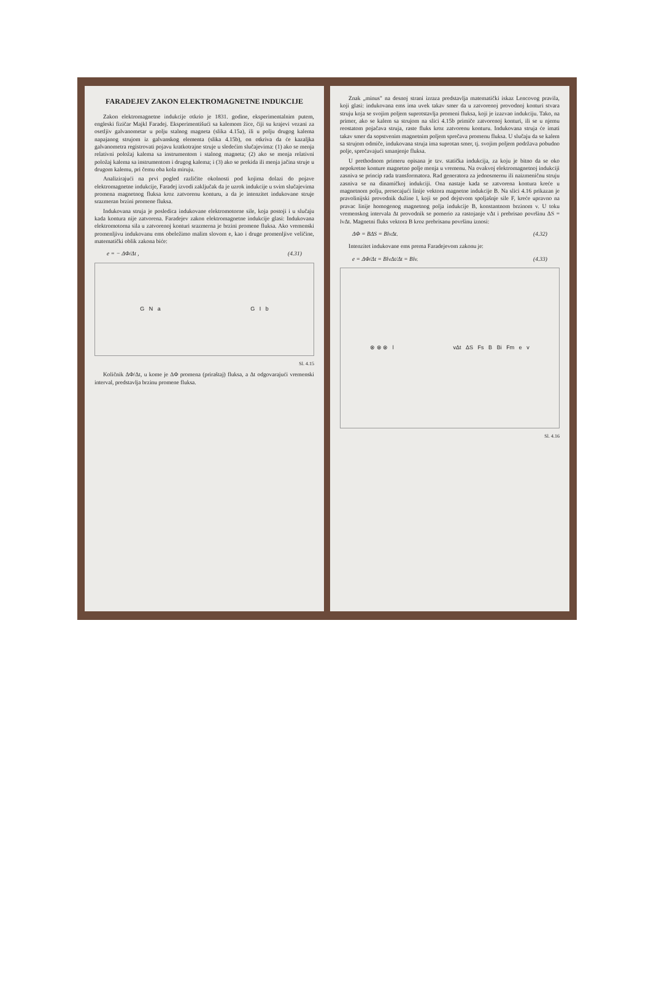FARADEJEV ZAKON ELEKTROMAGNETNE INDUKCIJE
Zakon elektromagnetne indukcije otkrio je 1831. godine, eksperimentalnim putem, engleski fizičar Majkl Faradej. Eksperimentišući sa kalemom žice, čiji su krajevi vezani za osetljiv galvanometar u polju stalnog magneta (slika 4.15a), ili u polju drugog kalema napajanog strujom iz galvanskog elementa (slika 4.15b), on otkriva da će kazaljka galvanometra registrovati pojavu kratkotrajne struje u sledećim slučajevima: (1) ako se menja relativni položaj kalema sa instrumentom i stalnog magneta; (2) ako se menja relativni položaj kalema sa instrumentom i drugog kalema; i (3) ako se prekida ili menja jačina struje u drugom kalemu, pri čemu oba kola miruju.
Analizirajući na prvi pogled različite okolnosti pod kojima dolazi do pojave elektromagnetne indukcije, Faradej izvodi zaključak da je uzrok indukcije u svim slučajevima promena magnetnog fluksa kroz zatvorenu konturu, a da je intenzitet indukovane struje srazmeran brzini promene fluksa.
Indukovana struja je posledica indukovane elektromotorne sile, koja postoji i u slučaju kada kontura nije zatvorena. Faradejev zakon elektromagnetne indukcije glasi: Indukovana elektromotorna sila u zatvorenoj konturi srazmerna je brzini promene fluksa. Ako vremenski promenljivu indukovanu ems obeležimo malim slovom e, kao i druge promenljive veličine, matematički oblik zakona biće:
e = − ΔΦ/Δt , (4.31)
G N a G I b
Sl. 4.15
Količnik ΔΦ/Δt, u kome je ΔΦ promena (priraštaj) fluksa, a Δt odgovarajući vremenski interval, predstavlja brzinu promene fluksa.
Znak „minus" na desnoj strani izraza predstavlja matematički iskaz Lencovog pravila, koji glasi: indukovana ems ima uvek takav smer da u zatvorenoj provodnoj konturi stvara struju koja se svojim poljem suprotstavlja promeni fluksa, koji je izazvao indukciju. Tako, na primer, ako se kalem sa strujom na slici 4.15b primiče zatvorenoj konturi, ili se u njemu reostatom pojačava struja, raste fluks kroz zatvorenu konturu. Indukovana struja će imati takav smer da sopstvenim magnetnim poljem sprečava promenu fluksa. U slučaju da se kalem sa strujom odmiče, indukovana struja ima suprotan smer, tj. svojim poljem podržava pobudno polje, sprečavajući smanjenje fluksa.
U prethodnom primeru opisana je tzv. statička indukcija, za koju je bitno da se oko nepokretne konture magnetno polje menja u vremenu. Na ovakvoj elektromagnetnoj indukciji zasniva se princip rada transformatora. Rad generatora za jednosmernu ili naizmeničnu struju zasniva se na dinamičkoj indukciji. Ona nastaje kada se zatvorena kontura kreće u magnetnom polju, presecajući linije vektora magnetne indukcije B. Na slici 4.16 prikazan je pravolinijski provodnik dužine l, koji se pod dejstvom spoljašnje sile F, kreće upravno na pravac linije homogenog magnetnog polja indukcije B, konstantnom brzinom v. U toku vremenskog intervala Δt provodnik se pomerio za rastojanje vΔt i prebrisao površinu ΔS = lvΔt. Magnetni fluks vektora B kroz prebrisanu površinu iznosi:
ΔΦ = BΔS = BlvΔt. (4.32)
Intenzitet indukovane ems prema Faradejevom zakonu je:
e = ΔΦ/Δt = BlvΔt/Δt = Blv. (4.33)
⊗ ⊗ ⊗ l vΔt ΔS Fs B Bi Fm e v
Sl. 4.16